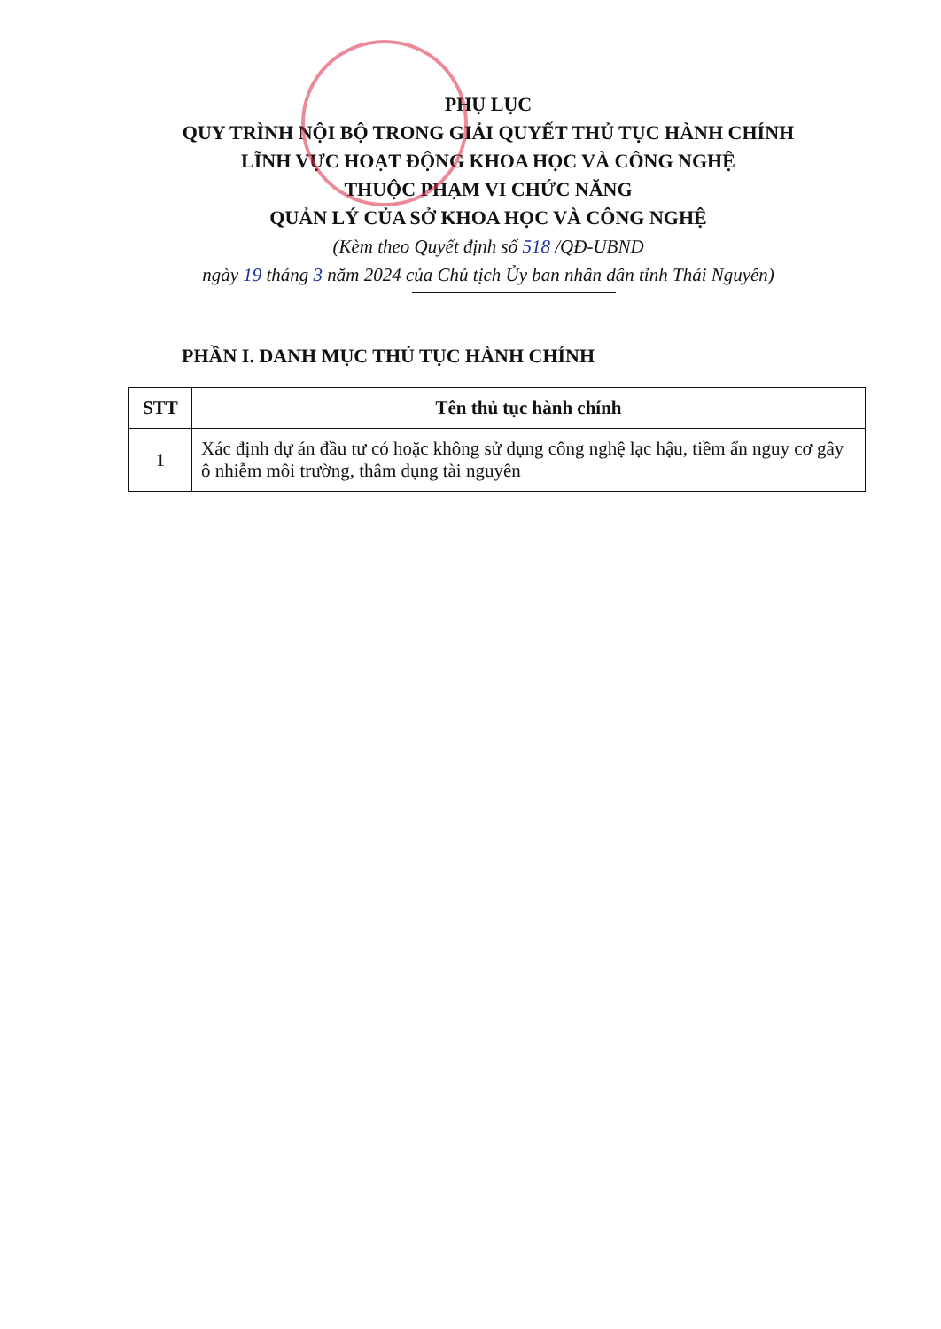PHỤ LỤC
QUY TRÌNH NỘI BỘ TRONG GIẢI QUYẾT THỦ TỤC HÀNH CHÍNH
LĨNH VỰC HOẠT ĐỘNG KHOA HỌC VÀ CÔNG NGHỆ
THUỘC PHẠM VI CHỨC NĂNG
QUẢN LÝ CỦA SỞ KHOA HỌC VÀ CÔNG NGHỆ
(Kèm theo Quyết định số 518 /QĐ-UBND
ngày 19 tháng 3 năm 2024 của Chủ tịch Ủy ban nhân dân tỉnh Thái Nguyên)
PHẦN I. DANH MỤC THỦ TỤC HÀNH CHÍNH
| STT | Tên thủ tục hành chính |
| --- | --- |
| 1 | Xác định dự án đầu tư có hoặc không sử dụng công nghệ lạc hậu, tiềm ẩn nguy cơ gây ô nhiễm môi trường, thâm dụng tài nguyên |